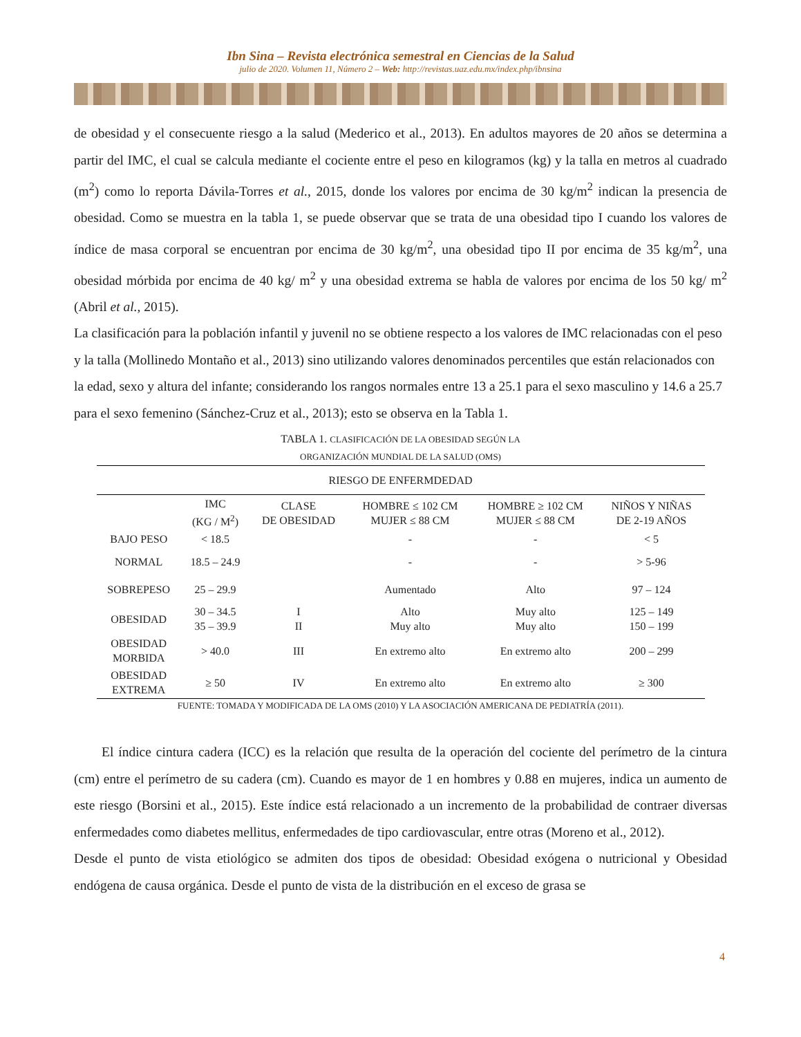Ibn Sina – Revista electrónica semestral en Ciencias de la Salud
julio de 2020. Volumen 11, Número 2 – Web: http://revistas.uaz.edu.mx/index.php/ibnsina
de obesidad y el consecuente riesgo a la salud (Mederico et al., 2013). En adultos mayores de 20 años se determina a partir del IMC, el cual se calcula mediante el cociente entre el peso en kilogramos (kg) y la talla en metros al cuadrado (m<sup>2</sup>) como lo reporta Dávila-Torres et al., 2015, donde los valores por encima de 30 kg/m<sup>2</sup> indican la presencia de obesidad. Como se muestra en la tabla 1, se puede observar que se trata de una obesidad tipo I cuando los valores de índice de masa corporal se encuentran por encima de 30 kg/m<sup>2</sup>, una obesidad tipo II por encima de 35 kg/m<sup>2</sup>, una obesidad mórbida por encima de 40 kg/ m<sup>2</sup> y una obesidad extrema se habla de valores por encima de los 50 kg/ m<sup>2</sup> (Abril et al., 2015).
La clasificación para la población infantil y juvenil no se obtiene respecto a los valores de IMC relacionadas con el peso y la talla (Mollinedo Montaño et al., 2013) sino utilizando valores denominados percentiles que están relacionados con la edad, sexo y altura del infante; considerando los rangos normales entre 13 a 25.1 para el sexo masculino y 14.6 a 25.7 para el sexo femenino (Sánchez-Cruz et al., 2013); esto se observa en la Tabla 1.
TABLA 1. CLASIFICACIÓN DE LA OBESIDAD SEGÚN LA
ORGANIZACIÓN MUNDIAL DE LA SALUD (OMS)
| RIESGO DE ENFERMDEDAD | | | | | |
| --- | --- | --- | --- | --- | --- |
| | IMC (KG / M<sup>2</sup>) | CLASE DE OBESIDAD | HOMBRE ≤ 102 CM MUJER ≤ 88 CM | HOMBRE ≥ 102 CM MUJER ≤ 88 CM | NIÑOS Y NIÑAS DE 2-19 AÑOS |
| BAJO PESO | < 18.5 | | - | - | < 5 |
| NORMAL | 18.5 – 24.9 | | - | - | > 5-96 |
| SOBREPESO | 25 – 29.9 | | Aumentado | Alto | 97 – 124 |
| OBESIDAD | 30 – 34.5 35 – 39.9 | I II | Alto Muy alto | Muy alto Muy alto | 125 – 149 150 – 199 |
| OBESIDAD MORBIDA | > 40.0 | III | En extremo alto | En extremo alto | 200 – 299 |
| OBESIDAD EXTREMA | ≥ 50 | IV | En extremo alto | En extremo alto | ≥ 300 |
FUENTE: TOMADA Y MODIFICADA DE LA OMS (2010) Y LA ASOCIACIÓN AMERICANA DE PEDIATRÍA (2011).
El índice cintura cadera (ICC) es la relación que resulta de la operación del cociente del perímetro de la cintura (cm) entre el perímetro de su cadera (cm). Cuando es mayor de 1 en hombres y 0.88 en mujeres, indica un aumento de este riesgo (Borsini et al., 2015). Este índice está relacionado a un incremento de la probabilidad de contraer diversas enfermedades como diabetes mellitus, enfermedades de tipo cardiovascular, entre otras (Moreno et al., 2012).
Desde el punto de vista etiológico se admiten dos tipos de obesidad: Obesidad exógena o nutricional y Obesidad endógena de causa orgánica. Desde el punto de vista de la distribución en el exceso de grasa se
4